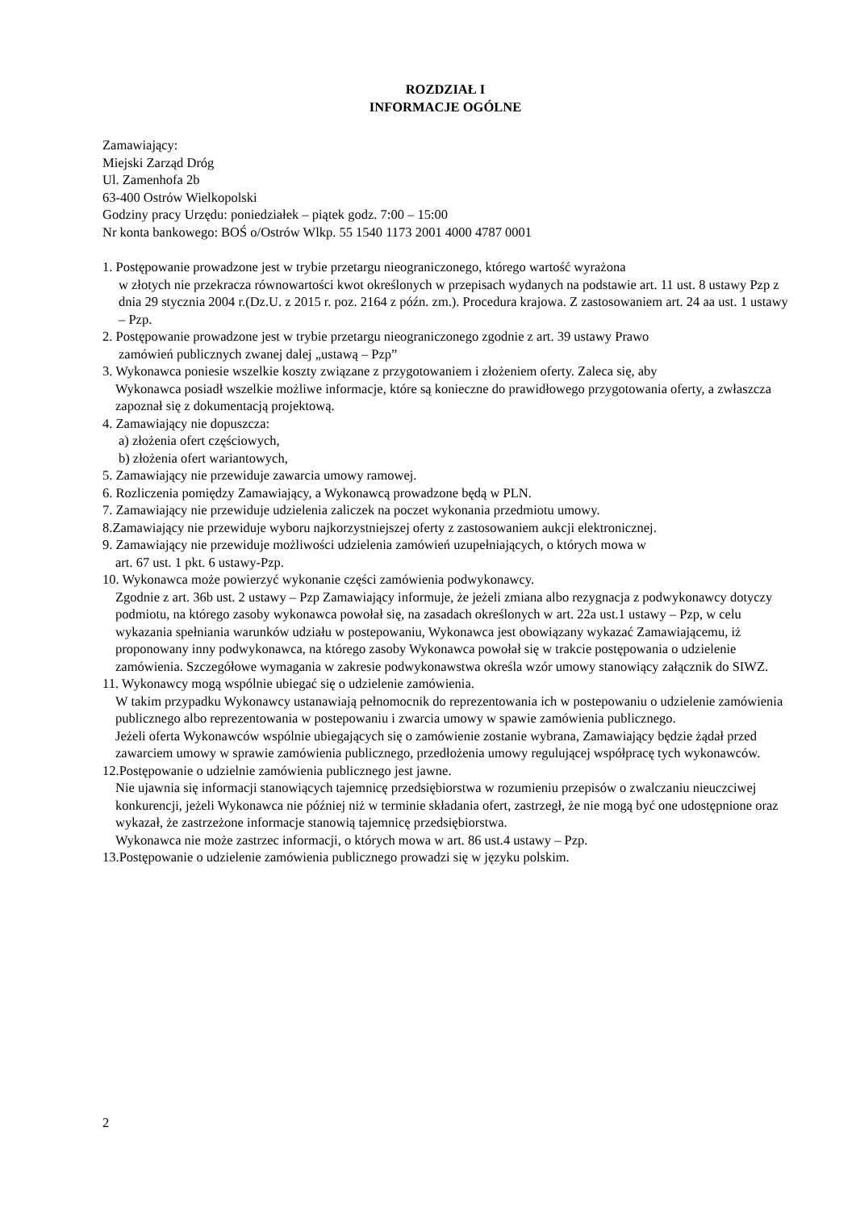ROZDZIAŁ I
INFORMACJE OGÓLNE
Zamawiający:
Miejski Zarząd Dróg
Ul. Zamenhofa 2b
63-400 Ostrów Wielkopolski
Godziny pracy Urzędu: poniedziałek – piątek godz. 7:00 – 15:00
Nr konta bankowego: BOŚ o/Ostrów Wlkp. 55 1540 1173 2001 4000 4787 0001
1. Postępowanie prowadzone jest w trybie przetargu nieograniczonego, którego wartość wyrażona
w złotych nie przekracza równowartości kwot określonych w przepisach wydanych na podstawie art. 11 ust. 8 ustawy Pzp z dnia 29 stycznia 2004 r.(Dz.U. z 2015 r. poz. 2164 z późn. zm.). Procedura krajowa. Z zastosowaniem art. 24 aa ust. 1 ustawy – Pzp.
2. Postępowanie prowadzone jest w trybie przetargu nieograniczonego zgodnie z art. 39 ustawy Prawo
zamówień publicznych zwanej dalej „ustawą – Pzp”
3. Wykonawca poniesie wszelkie koszty związane z przygotowaniem i złożeniem oferty. Zaleca się, aby
Wykonawca posiadł wszelkie możliwe informacje, które są konieczne do prawidłowego przygotowania oferty, a zwłaszcza zapoznał się z dokumentacją projektową.
4. Zamawiający nie dopuszcza:
a) złożenia ofert częściowych,
b) złożenia ofert wariantowych,
5. Zamawiający nie przewiduje zawarcia umowy ramowej.
6. Rozliczenia pomiędzy Zamawiający, a Wykonawcą prowadzone będą w PLN.
7. Zamawiający nie przewiduje udzielenia zaliczek na poczet wykonania przedmiotu umowy.
8.Zamawiający nie przewiduje wyboru najkorzystniejszej oferty z zastosowaniem aukcji elektronicznej.
9. Zamawiający nie przewiduje możliwości udzielenia zamówień uzupełniających, o których mowa w
art. 67 ust. 1 pkt. 6 ustawy-Pzp.
10. Wykonawca może powierzyć wykonanie części zamówienia podwykonawcy.
Zgodnie z art. 36b ust. 2 ustawy – Pzp Zamawiający informuje, że jeżeli zmiana albo rezygnacja z podwykonawcy dotyczy podmiotu, na którego zasoby wykonawca powołał się, na zasadach określonych w art. 22a ust.1 ustawy – Pzp, w celu wykazania spełniania warunków udziału w postepowaniu, Wykonawca jest obowiązany wykazać Zamawiającemu, iż proponowany inny podwykonawca, na którego zasoby Wykonawca powołał się w trakcie postępowania o udzielenie zamówienia. Szczegółowe wymagania w zakresie podwykonawstwa określa wzór umowy stanowiący załącznik do SIWZ.
11. Wykonawcy mogą wspólnie ubiegać się o udzielenie zamówienia.
W takim przypadku Wykonawcy ustanawiają pełnomocnik do reprezentowania ich w postepowaniu o udzielenie zamówienia publicznego albo reprezentowania w postepowaniu i zwarcia umowy w spawie zamówienia publicznego.
Jeżeli oferta Wykonawców wspólnie ubiegających się o zamówienie zostanie wybrana, Zamawiający będzie żądał przed zawarciem umowy w sprawie zamówienia publicznego, przedłożenia umowy regulującej współpracę tych wykonawców.
12.Postępowanie o udzielnie zamówienia publicznego jest jawne.
Nie ujawnia się informacji stanowiących tajemnicę przedsiębiorstwa w rozumieniu przepisów o zwalczaniu nieuczciwej konkurencji, jeżeli Wykonawca nie później niż w terminie składania ofert, zastrzegł, że nie mogą być one udostępnione oraz wykazał, że zastrzeżone informacje stanowią tajemnicę przedsiębiorstwa.
Wykonawca nie może zastrzec informacji, o których mowa w art. 86 ust.4 ustawy – Pzp.
13.Postępowanie o udzielenie zamówienia publicznego prowadzi się w języku polskim.
2